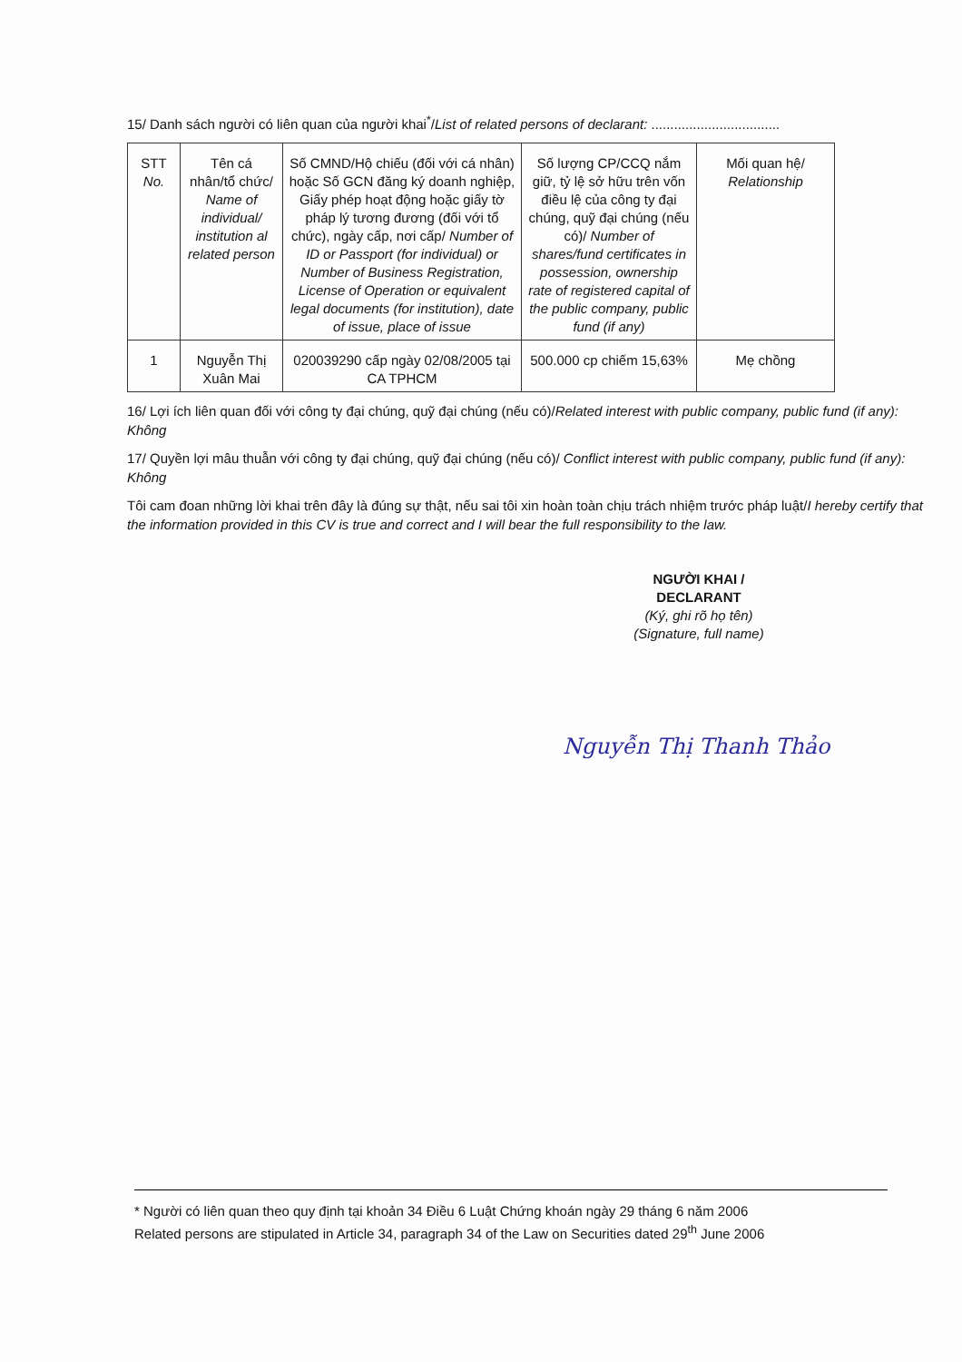15/ Danh sách người có liên quan của người khai<sup>*</sup>/List of related persons of declarant: ..................................
| STT No. | Tên cá nhân/tổ chức/ Name of individual/ institution al related person | Số CMND/Hộ chiếu (đối với cá nhân) hoặc Số GCN đăng ký doanh nghiệp, Giấy phép hoạt động hoặc giấy tờ pháp lý tương đương (đối với tổ chức), ngày cấp, nơi cấp/ Number of ID or Passport (for individual) or Number of Business Registration, License of Operation or equivalent legal documents (for institution), date of issue, place of issue | Số lượng CP/CCQ nắm giữ, tỷ lệ sở hữu trên vốn điều lệ của công ty đại chúng, quỹ đại chúng (nếu có)/ Number of shares/fund certificates in possession, ownership rate of registered capital of the public company, public fund (if any) | Mối quan hệ/ Relationship |
| --- | --- | --- | --- | --- |
| 1 | Nguyễn Thị Xuân Mai | 020039290 cấp ngày 02/08/2005 tại CA TPHCM | 500.000 cp chiếm 15,63% | Mẹ chồng |
16/ Lợi ích liên quan đối với công ty đại chúng, quỹ đại chúng (nếu có)/Related interest with public company, public fund (if any): Không
17/ Quyền lợi mâu thuẫn với công ty đại chúng, quỹ đại chúng (nếu có)/ Conflict interest with public company, public fund (if any): Không
Tôi cam đoan những lời khai trên đây là đúng sự thật, nếu sai tôi xin hoàn toàn chịu trách nhiệm trước pháp luật/I hereby certify that the information provided in this CV is true and correct and I will bear the full responsibility to the law.
NGƯỜI KHAI /
DECLARANT
(Ký, ghi rõ họ tên)
(Signature, full name)
Nguyễn Thị Thanh Thảo
* Người có liên quan theo quy định tại khoản 34 Điều 6 Luật Chứng khoán ngày 29 tháng 6 năm 2006
Related persons are stipulated in Article 34, paragraph 34 of the Law on Securities dated 29<sup>th</sup> June 2006